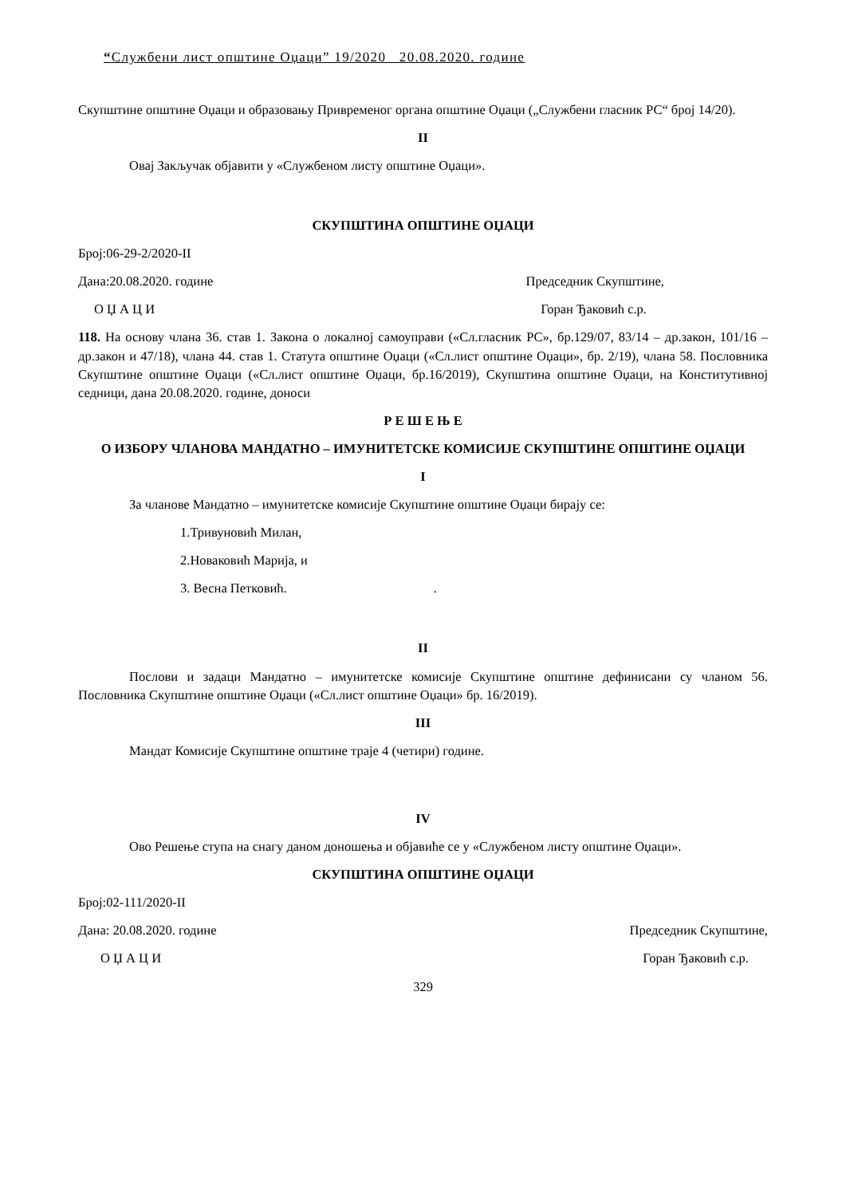“Службени лист општине Оџаци” 19/2020 20.08.2020. године
Скупштине општине Оџаци и образовању Привременог органа општине Оџаци („Службени гласник РС“ број 14/20).
II
Овај Закључак објавити у «Службеном листу општине Оџаци».
СКУПШТИНА ОПШТИНЕ ОЏАЦИ
Број:06-29-2/2020-II
Дана:20.08.2020. године Председник Скупштине,
О Џ А Ц И Горан Ђаковић с.р.
118. На основу члана 36. став 1. Закона о локалној самоуправи («Сл.гласник РС», бр.129/07, 83/14 – др.закон, 101/16 – др.закон и 47/18), члана 44. став 1. Статута општине Оџаци («Сл.лист општине Оџаци», бр. 2/19), члана 58. Пословника Скупштине општине Оџаци («Сл.лист општине Оџаци, бр.16/2019), Скупштина општине Оџаци, на Конститутивној седници, дана 20.08.2020. године, доноси
Р Е Ш Е Њ Е
О ИЗБОРУ ЧЛАНОВА МАНДАТНО – ИМУНИТЕТСКЕ КОМИСИЈЕ СКУПШТИНЕ ОПШТИНЕ ОЏАЦИ
I
За чланове Мандатно – имунитетске комисије Скупштине општине Оџаци бирају се:
1.Тривуновић Милан,
2.Новаковић Марија, и
3. Весна Петковић. .
II
Послови и задаци Мандатно – имунитетске комисије Скупштине општине дефинисани су чланом 56. Пословника Скупштине општине Оџаци («Сл.лист општине Оџаци» бр. 16/2019).
III
Мандат Комисије Скупштине општине траје 4 (четири) године.
IV
Ово Решење ступа на снагу даном доношења и објавиће се у «Службеном листу општине Оџаци».
СКУПШТИНА ОПШТИНЕ ОЏАЦИ
Број:02-111/2020-II
Дана: 20.08.2020. године Председник Скупштине,
О Џ А Ц И Горан Ђаковић с.р.
329